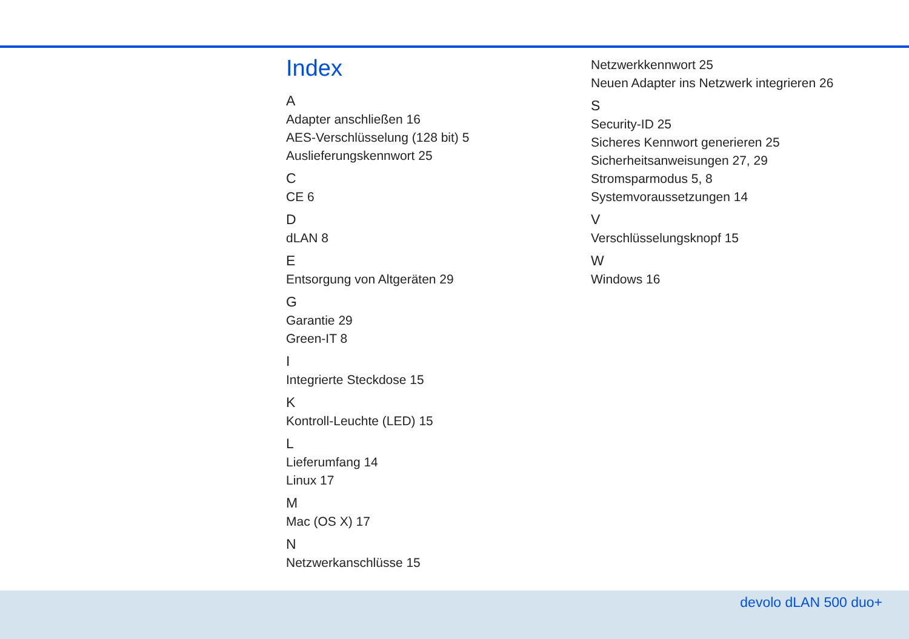Index
A
Adapter anschließen 16
AES-Verschlüsselung (128 bit) 5
Auslieferungskennwort 25
C
CE 6
D
dLAN 8
E
Entsorgung von Altgeräten 29
G
Garantie 29
Green-IT 8
I
Integrierte Steckdose 15
K
Kontroll-Leuchte (LED) 15
L
Lieferumfang 14
Linux 17
M
Mac (OS X) 17
N
Netzwerkanschlüsse 15
Netzwerkkennwort 25
Neuen Adapter ins Netzwerk integrieren 26
S
Security-ID 25
Sicheres Kennwort generieren 25
Sicherheitsanweisungen 27, 29
Stromsparmodus 5, 8
Systemvoraussetzungen 14
V
Verschlüsselungsknopf 15
W
Windows 16
devolo dLAN 500 duo+